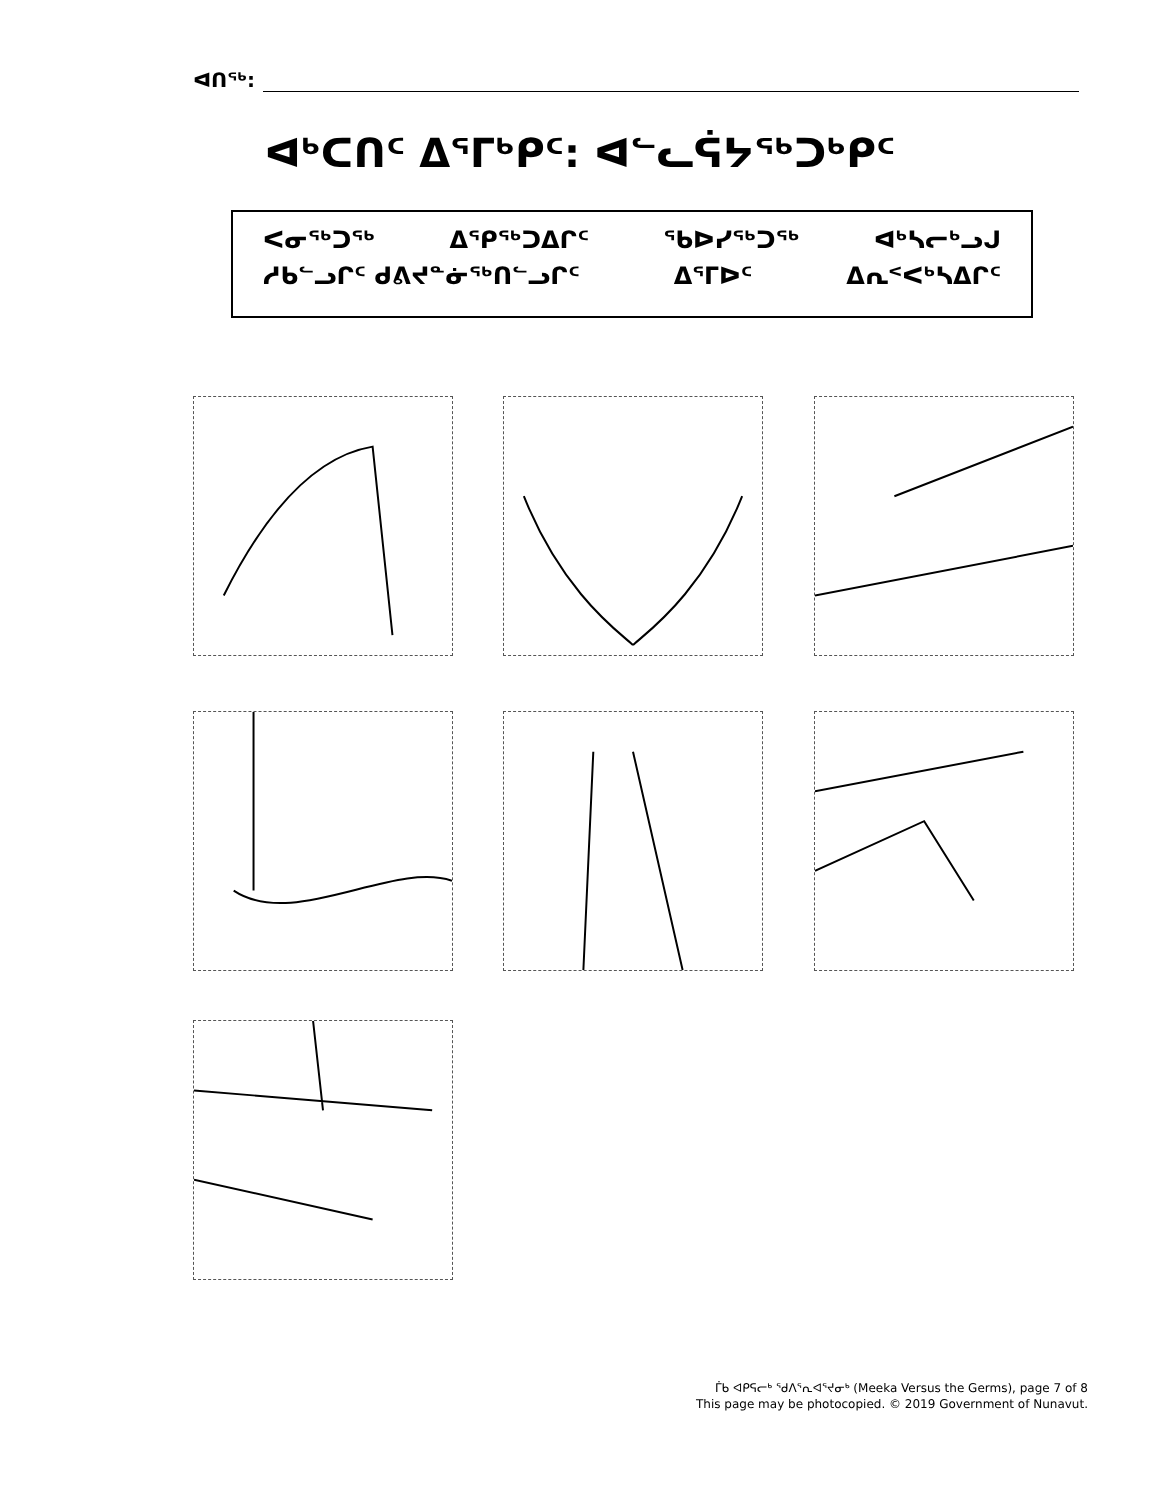ᐊᑎᖅ:
ᐊᒃᑕᑎᑦ ᐃᕐᒥᒃᑭᑦ: ᐊᓪᓚᕌᔭᖅᑐᒃᑭᑦ
ᐸᓂᖅᑐᖅ ᐃᕿᖅᑐᐃᒋᑦ ᖃᐅᓯᖅᑐᖅ ᐊᒃᓴᓕᒃᓗᒍ
ᓱᑲᓪᓗᒋᑦ ᑯᕕᔪᓐᓃᖅᑎᓪᓗᒋᑦ ᐃᕐᒥᐅᑦ ᐃᕆᑉᐸᒃᓴᐃᒋᑦ
ᒦᑲ ᐊᑭᕋᓕᒃ ᖁᐱᕐᕆᐊᕐᔪᓂᒃ (Meeka Versus the Germs), page 7 of 8
This page may be photocopied. © 2019 Government of Nunavut.